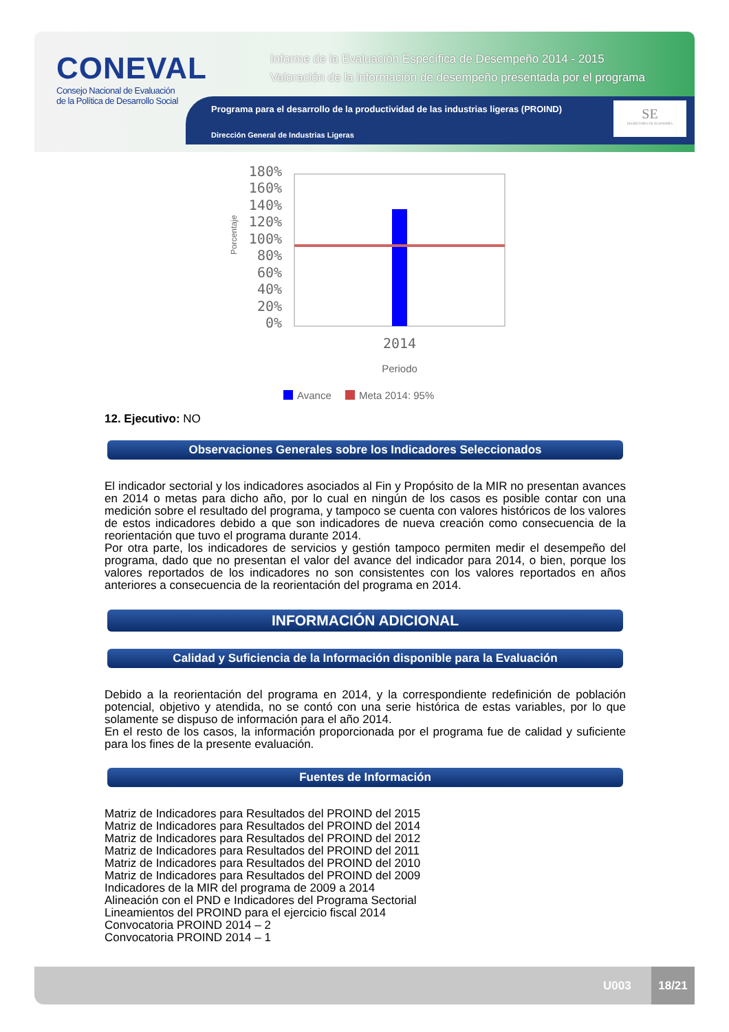CONEVAL
Consejo Nacional de Evaluación
de la Política de Desarrollo Social
Informe de la Evaluación Específica de Desempeño 2014 - 2015
Valoración de la información de desempeño presentada por el programa
Programa para el desarrollo de la productividad de las industrias ligeras (PROIND)
Dirección General de Industrias Ligeras
SE
SECRETARÍA DE ECONOMÍA
180%
160%
140%
120%
100%
80%
60%
40%
20%
0%
Porcentaje
2014
Periodo
Avance
Meta 2014: 95%
12. Ejecutivo: NO
Observaciones Generales sobre los Indicadores Seleccionados
El indicador sectorial y los indicadores asociados al Fin y Propósito de la MIR no presentan avances en 2014 o metas para dicho año, por lo cual en ningún de los casos es posible contar con una medición sobre el resultado del programa, y tampoco se cuenta con valores históricos de los valores de estos indicadores debido a que son indicadores de nueva creación como consecuencia de la reorientación que tuvo el programa durante 2014.
Por otra parte, los indicadores de servicios y gestión tampoco permiten medir el desempeño del programa, dado que no presentan el valor del avance del indicador para 2014, o bien, porque los valores reportados de los indicadores no son consistentes con los valores reportados en años anteriores a consecuencia de la reorientación del programa en 2014.
INFORMACIÓN ADICIONAL
Calidad y Suficiencia de la Información disponible para la Evaluación
Debido a la reorientación del programa en 2014, y la correspondiente redefinición de población potencial, objetivo y atendida, no se contó con una serie histórica de estas variables, por lo que solamente se dispuso de información para el año 2014.
En el resto de los casos, la información proporcionada por el programa fue de calidad y suficiente para los fines de la presente evaluación.
Fuentes de Información
Matriz de Indicadores para Resultados del PROIND del 2015
Matriz de Indicadores para Resultados del PROIND del 2014
Matriz de Indicadores para Resultados del PROIND del 2012
Matriz de Indicadores para Resultados del PROIND del 2011
Matriz de Indicadores para Resultados del PROIND del 2010
Matriz de Indicadores para Resultados del PROIND del 2009
Indicadores de la MIR del programa de 2009 a 2014
Alineación con el PND e Indicadores del Programa Sectorial
Lineamientos del PROIND para el ejercicio fiscal 2014
Convocatoria PROIND 2014 – 2
Convocatoria PROIND 2014 – 1
U003
18/21